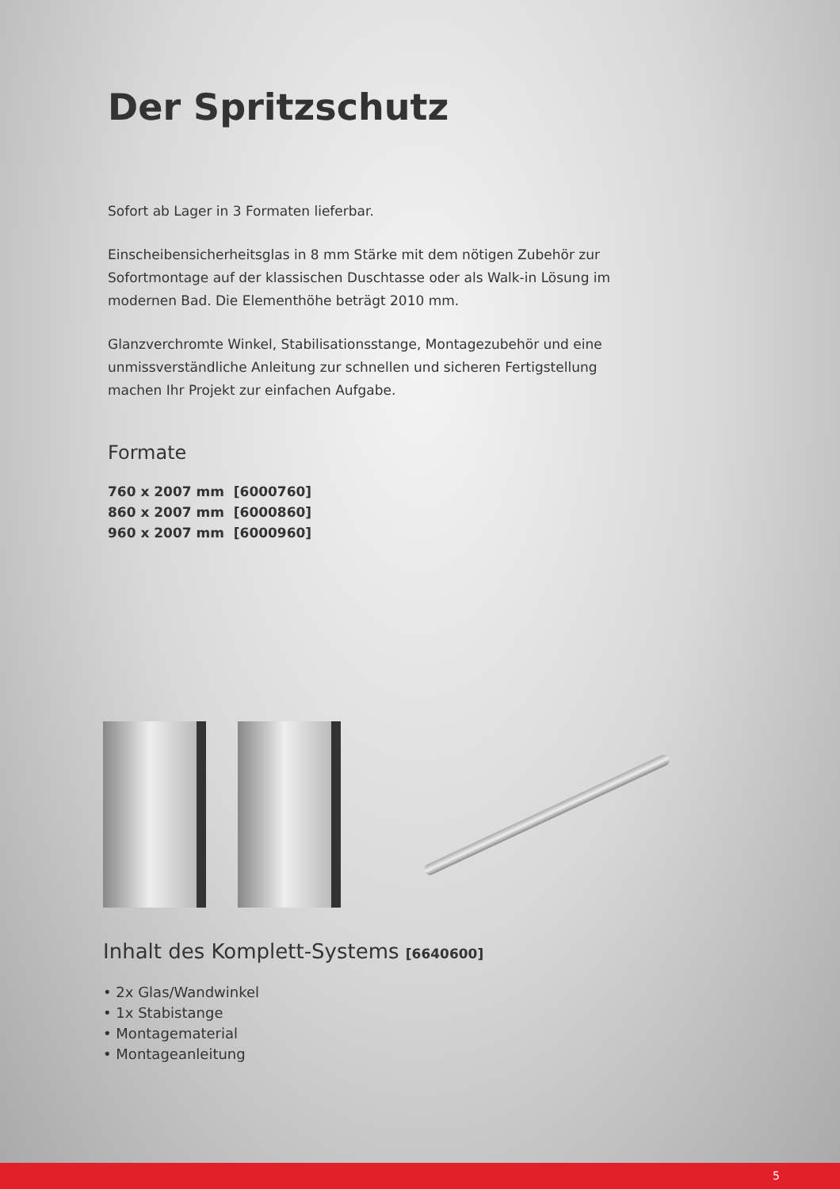Der Spritzschutz
Sofort ab Lager in 3 Formaten lieferbar.
Einscheibensicherheitsglas in 8 mm Stärke mit dem nötigen Zubehör zur Sofortmontage auf der klassischen Duschtasse oder als Walk-in Lösung im modernen Bad. Die Elementhöhe beträgt 2010 mm.
Glanzverchromte Winkel, Stabilisationsstange, Montagezubehör und eine unmissverständliche Anleitung zur schnellen und sicheren Fertigstellung machen Ihr Projekt zur einfachen Aufgabe.
Formate
760 x 2007 mm [6000760]
860 x 2007 mm [6000860]
960 x 2007 mm [6000960]
Inhalt des Komplett-Systems [6640600]
• 2x Glas/Wandwinkel
• 1x Stabistange
• Montagematerial
• Montageanleitung
5